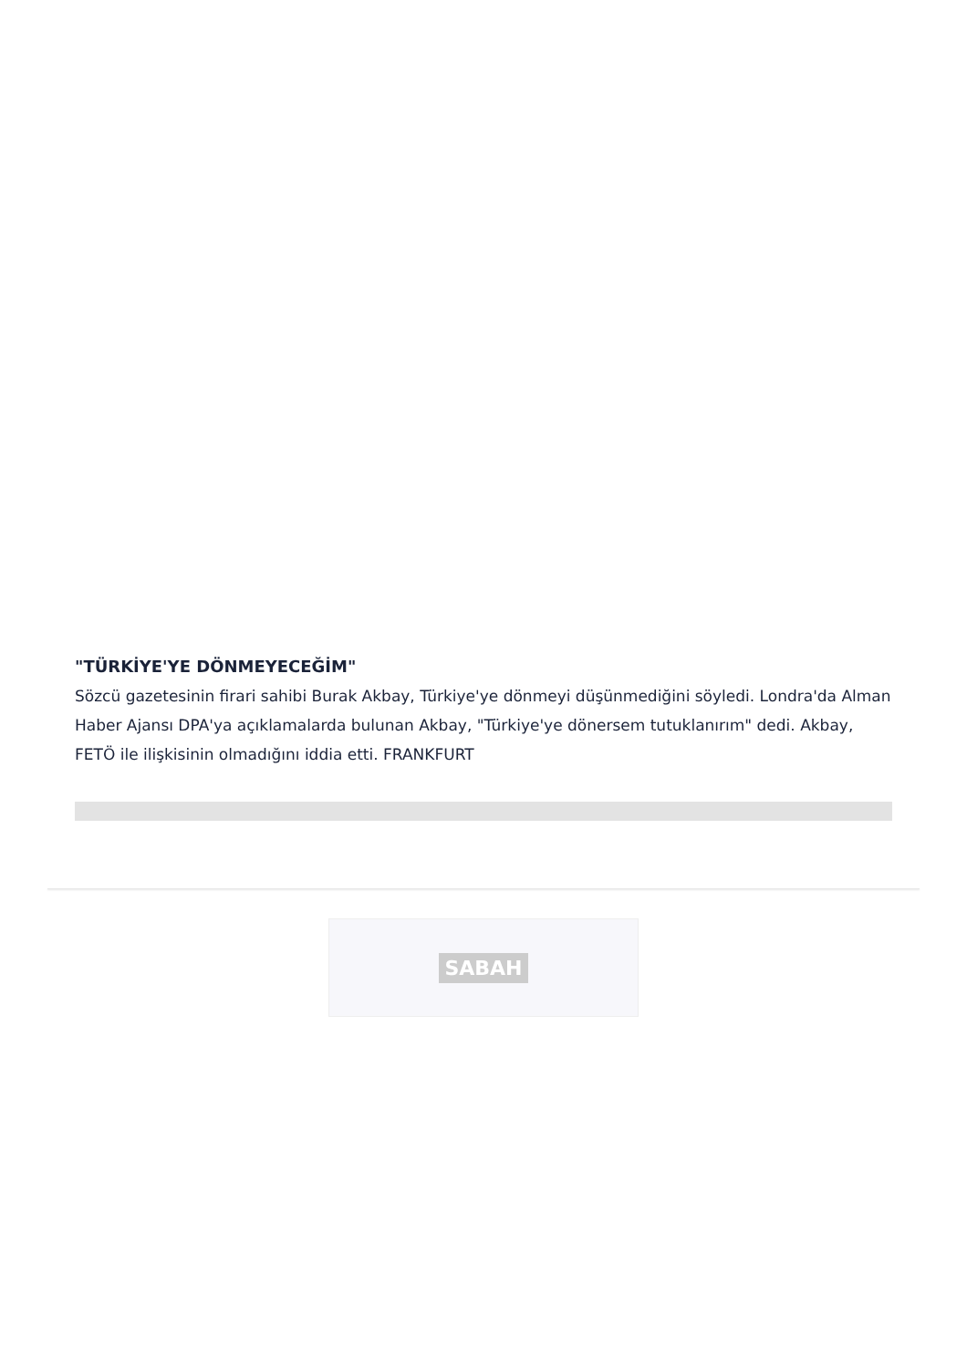"TÜRKİYE'YE DÖNMEYECEĞİM"
Sözcü gazetesinin firari sahibi Burak Akbay, Türkiye'ye dönmeyi düşünmediğini söyledi. Londra'da Alman Haber Ajansı DPA'ya açıklamalarda bulunan Akbay, "Türkiye'ye dönersem tutuklanırım" dedi. Akbay, FETÖ ile ilişkisinin olmadığını iddia etti. FRANKFURT
SABAH